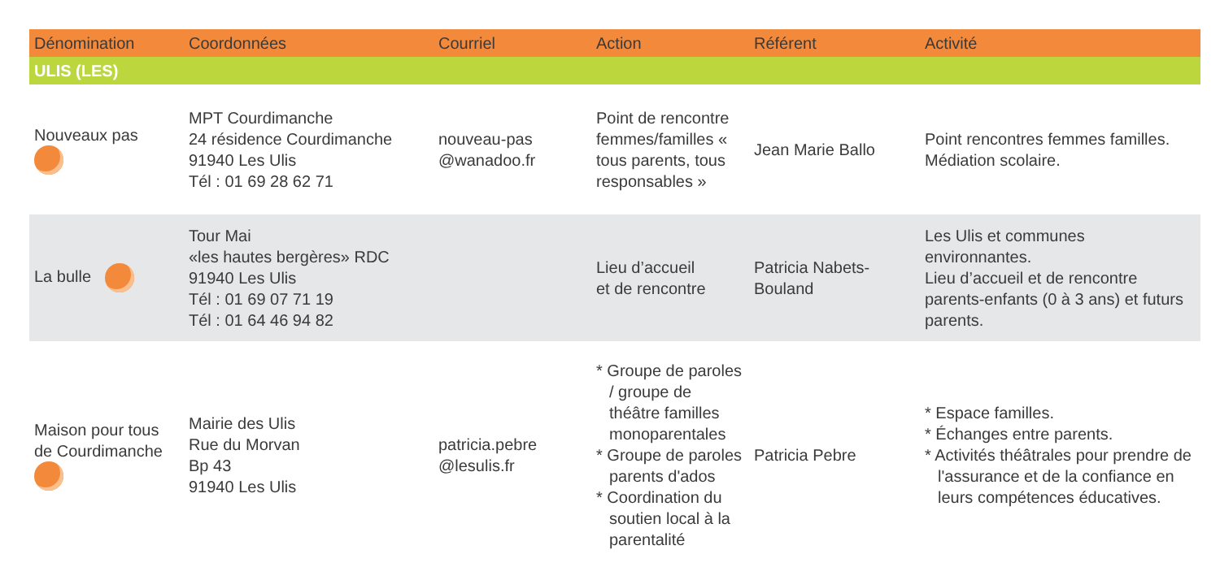| Dénomination | Coordonnées | Courriel | Action | Référent | Activité |
| --- | --- | --- | --- | --- | --- |
| ULIS (LES) | | | | | |
| Nouveaux pas | MPT Courdimanche 24 résidence Courdimanche 91940 Les Ulis Tél : 01 69 28 62 71 | nouveau-pas @wanadoo.fr | Point de rencontre femmes/familles « tous parents, tous responsables » | Jean Marie Ballo | Point rencontres femmes familles. Médiation scolaire. |
| La bulle | Tour Mai «les hautes bergères» RDC 91940 Les Ulis Tél : 01 69 07 71 19 Tél : 01 64 46 94 82 | | Lieu d’accueil et de rencontre | Patricia Nabets-Bouland | Les Ulis et communes environnantes. Lieu d’accueil et de rencontre parents-enfants (0 à 3 ans) et futurs parents. |
| Maison pour tous de Courdimanche | Mairie des Ulis Rue du Morvan Bp 43 91940 Les Ulis | patricia.pebre @lesulis.fr | * Groupe de paroles / groupe de théâtre familles monoparentales * Groupe de paroles parents d'ados * Coordination du soutien local à la parentalité | Patricia Pebre | * Espace familles. * Échanges entre parents. * Activités théâtrales pour prendre de l'assurance et de la confiance en leurs compétences éducatives. |